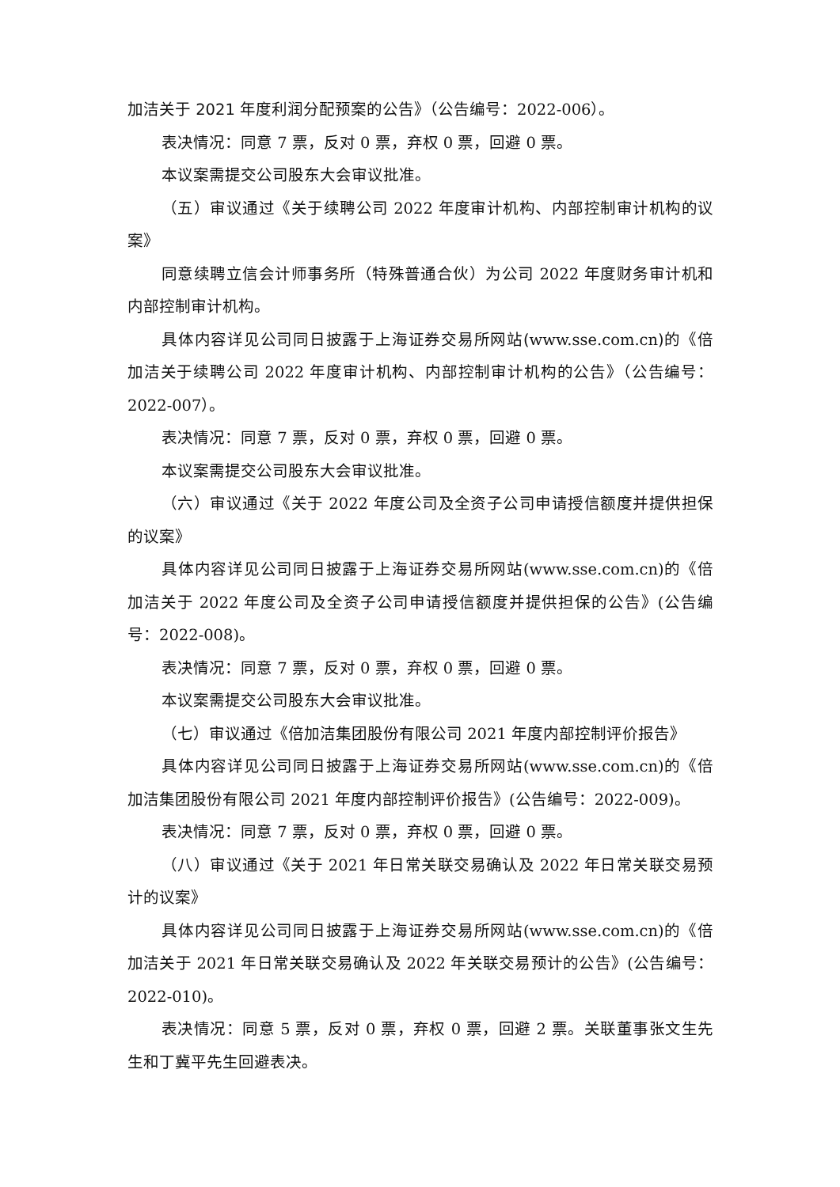加洁关于 2021 年度利润分配预案的公告》（公告编号：2022-006）。
表决情况：同意 7 票，反对 0 票，弃权 0 票，回避 0 票。
本议案需提交公司股东大会审议批准。
（五）审议通过《关于续聘公司 2022 年度审计机构、内部控制审计机构的议案》
同意续聘立信会计师事务所（特殊普通合伙）为公司 2022 年度财务审计机和内部控制审计机构。
具体内容详见公司同日披露于上海证券交易所网站(www.sse.com.cn)的《倍加洁关于续聘公司 2022 年度审计机构、内部控制审计机构的公告》（公告编号：2022-007）。
表决情况：同意 7 票，反对 0 票，弃权 0 票，回避 0 票。
本议案需提交公司股东大会审议批准。
（六）审议通过《关于 2022 年度公司及全资子公司申请授信额度并提供担保的议案》
具体内容详见公司同日披露于上海证券交易所网站(www.sse.com.cn)的《倍加洁关于 2022 年度公司及全资子公司申请授信额度并提供担保的公告》(公告编号：2022-008)。
表决情况：同意 7 票，反对 0 票，弃权 0 票，回避 0 票。
本议案需提交公司股东大会审议批准。
（七）审议通过《倍加洁集团股份有限公司 2021 年度内部控制评价报告》
具体内容详见公司同日披露于上海证券交易所网站(www.sse.com.cn)的《倍加洁集团股份有限公司 2021 年度内部控制评价报告》(公告编号：2022-009)。
表决情况：同意 7 票，反对 0 票，弃权 0 票，回避 0 票。
（八）审议通过《关于 2021 年日常关联交易确认及 2022 年日常关联交易预计的议案》
具体内容详见公司同日披露于上海证券交易所网站(www.sse.com.cn)的《倍加洁关于 2021 年日常关联交易确认及 2022 年关联交易预计的公告》(公告编号：2022-010)。
表决情况：同意 5 票，反对 0 票，弃权 0 票，回避 2 票。关联董事张文生先生和丁冀平先生回避表决。